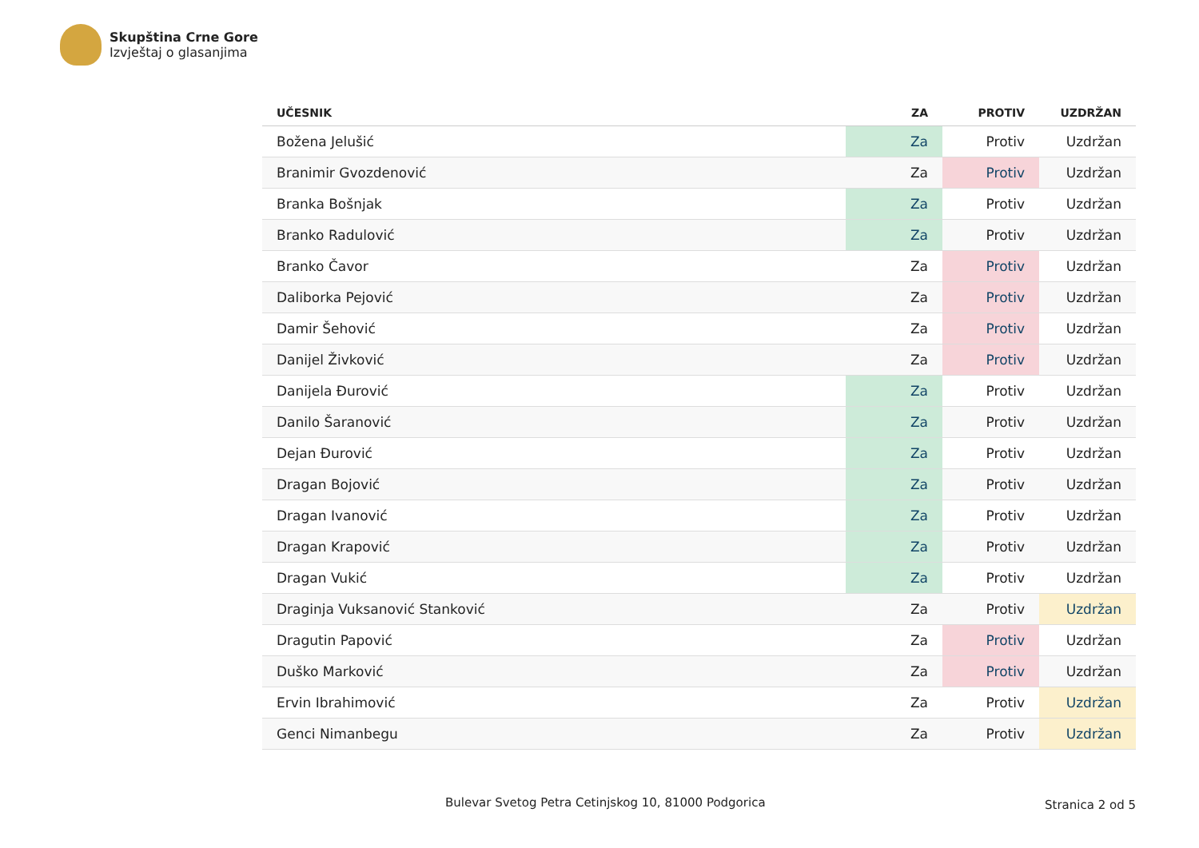Skupština Crne Gore
Izvještaj o glasanjima
| UČESNIK | ZA | PROTIV | UZDRŽAN |
| --- | --- | --- | --- |
| Božena Jelušić | Za | Protiv | Uzdržan |
| Branimir Gvozdenović | Za | Protiv | Uzdržan |
| Branka Bošnjak | Za | Protiv | Uzdržan |
| Branko Radulović | Za | Protiv | Uzdržan |
| Branko Čavor | Za | Protiv | Uzdržan |
| Daliborka Pejović | Za | Protiv | Uzdržan |
| Damir Šehović | Za | Protiv | Uzdržan |
| Danijel Živković | Za | Protiv | Uzdržan |
| Danijela Đurović | Za | Protiv | Uzdržan |
| Danilo Šaranović | Za | Protiv | Uzdržan |
| Dejan Đurović | Za | Protiv | Uzdržan |
| Dragan Bojović | Za | Protiv | Uzdržan |
| Dragan Ivanović | Za | Protiv | Uzdržan |
| Dragan Krapović | Za | Protiv | Uzdržan |
| Dragan Vukić | Za | Protiv | Uzdržan |
| Draginja Vuksanović Stanković | Za | Protiv | Uzdržan |
| Dragutin Papović | Za | Protiv | Uzdržan |
| Duško Marković | Za | Protiv | Uzdržan |
| Ervin Ibrahimović | Za | Protiv | Uzdržan |
| Genci Nimanbegu | Za | Protiv | Uzdržan |
Bulevar Svetog Petra Cetinjskog 10, 81000 Podgorica Stranica 2 od 5